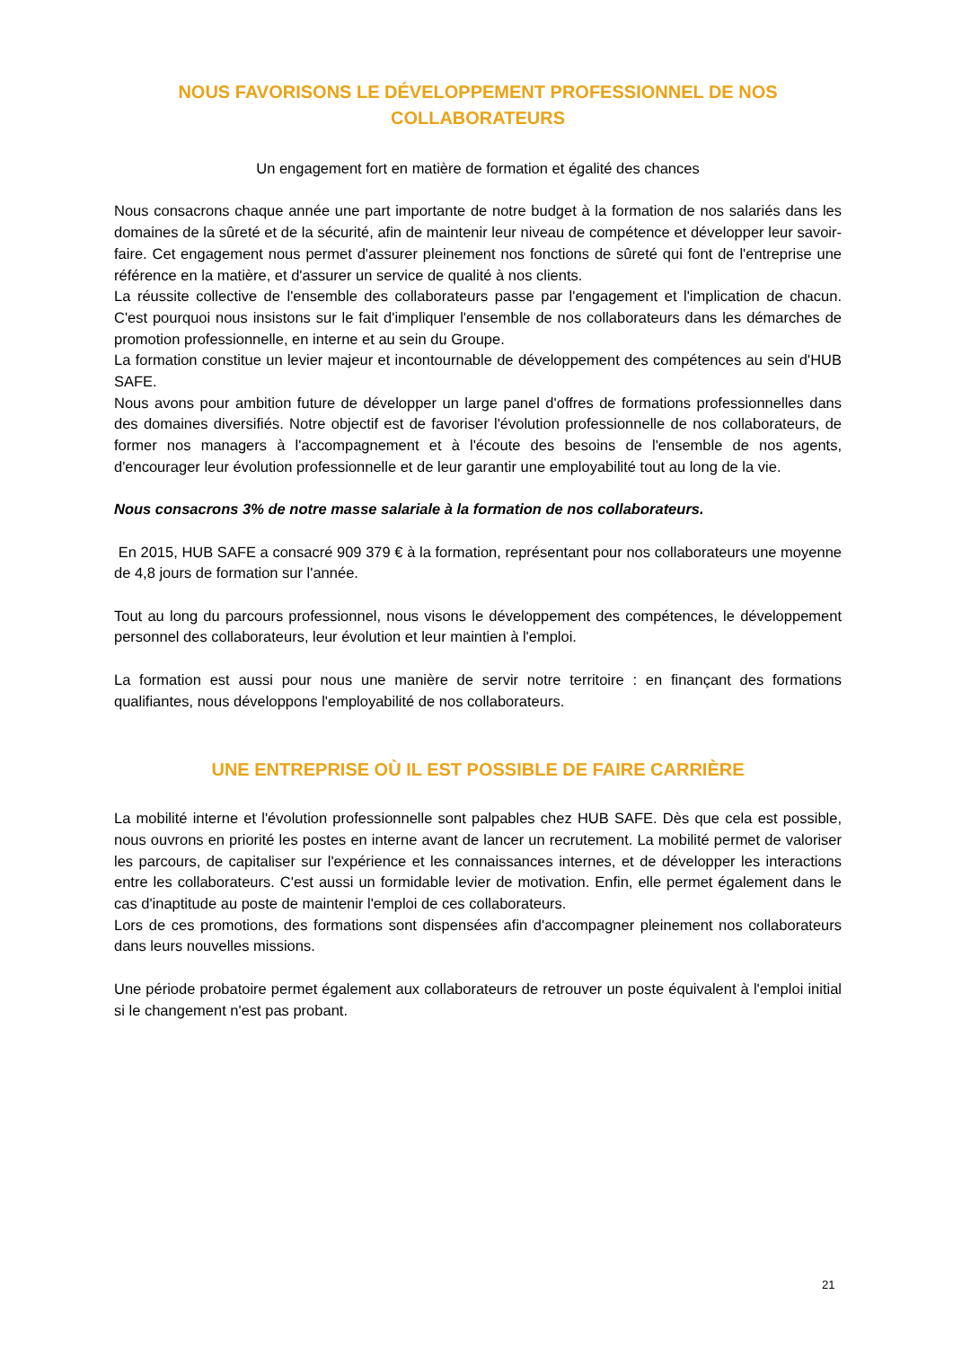NOUS FAVORISONS LE DÉVELOPPEMENT PROFESSIONNEL DE NOS COLLABORATEURS
Un engagement fort en matière de formation et égalité des chances
Nous consacrons chaque année une part importante de notre budget à la formation de nos salariés dans les domaines de la sûreté et de la sécurité, afin de maintenir leur niveau de compétence et développer leur savoir-faire. Cet engagement nous permet d'assurer pleinement nos fonctions de sûreté qui font de l'entreprise une référence en la matière, et d'assurer un service de qualité à nos clients.
La réussite collective de l'ensemble des collaborateurs passe par l'engagement et l'implication de chacun. C'est pourquoi nous insistons sur le fait d'impliquer l'ensemble de nos collaborateurs dans les démarches de promotion professionnelle, en interne et au sein du Groupe.
La formation constitue un levier majeur et incontournable de développement des compétences au sein d'HUB SAFE.
Nous avons pour ambition future de développer un large panel d'offres de formations professionnelles dans des domaines diversifiés. Notre objectif est de favoriser l'évolution professionnelle de nos collaborateurs, de former nos managers à l'accompagnement et à l'écoute des besoins de l'ensemble de nos agents, d'encourager leur évolution professionnelle et de leur garantir une employabilité tout au long de la vie.
Nous consacrons 3% de notre masse salariale à la formation de nos collaborateurs.
En 2015, HUB SAFE a consacré 909 379 € à la formation, représentant pour nos collaborateurs une moyenne de 4,8 jours de formation sur l'année.
Tout au long du parcours professionnel, nous visons le développement des compétences, le développement personnel des collaborateurs, leur évolution et leur maintien à l'emploi.
La formation est aussi pour nous une manière de servir notre territoire : en finançant des formations qualifiantes, nous développons l'employabilité de nos collaborateurs.
UNE ENTREPRISE OÙ IL EST POSSIBLE DE FAIRE CARRIÈRE
La mobilité interne et l'évolution professionnelle sont palpables chez HUB SAFE. Dès que cela est possible, nous ouvrons en priorité les postes en interne avant de lancer un recrutement. La mobilité permet de valoriser les parcours, de capitaliser sur l'expérience et les connaissances internes, et de développer les interactions entre les collaborateurs. C'est aussi un formidable levier de motivation. Enfin, elle permet également dans le cas d'inaptitude au poste de maintenir l'emploi de ces collaborateurs.
Lors de ces promotions, des formations sont dispensées afin d'accompagner pleinement nos collaborateurs dans leurs nouvelles missions.
Une période probatoire permet également aux collaborateurs de retrouver un poste équivalent à l'emploi initial si le changement n'est pas probant.
21